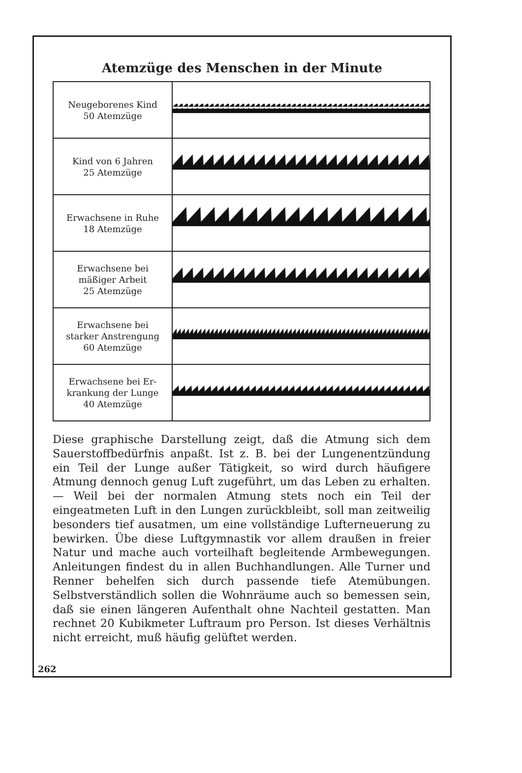Atemzüge des Menschen in der Minute
| Neugeborenes Kind 50 Atemzüge | |
| Kind von 6 Jahren 25 Atemzüge | |
| Erwachsene in Ruhe 18 Atemzüge | |
| Erwachsene bei mäßiger Arbeit 25 Atemzüge | |
| Erwachsene bei starker Anstrengung 60 Atemzüge | |
| Erwachsene bei Er- krankung der Lunge 40 Atemzüge | |
Diese graphische Darstellung zeigt, daß die Atmung sich dem Sauerstoffbedürfnis anpaßt. Ist z. B. bei der Lungenentzündung ein Teil der Lunge außer Tätigkeit, so wird durch häufigere Atmung dennoch genug Luft zugeführt, um das Leben zu erhalten. — Weil bei der normalen Atmung stets noch ein Teil der eingeatmeten Luft in den Lungen zurückbleibt, soll man zeitweilig besonders tief ausatmen, um eine vollständige Lufterneuerung zu bewirken. Übe diese Luftgymnastik vor allem draußen in freier Natur und mache auch vorteilhaft begleitende Armbewegungen. Anleitungen findest du in allen Buchhandlungen. Alle Turner und Renner behelfen sich durch passende tiefe Atemübungen. Selbstverständlich sollen die Wohnräume auch so bemessen sein, daß sie einen längeren Aufenthalt ohne Nachteil gestatten. Man rechnet 20 Kubikmeter Luftraum pro Person. Ist dieses Verhältnis nicht erreicht, muß häufig gelüftet werden.
262